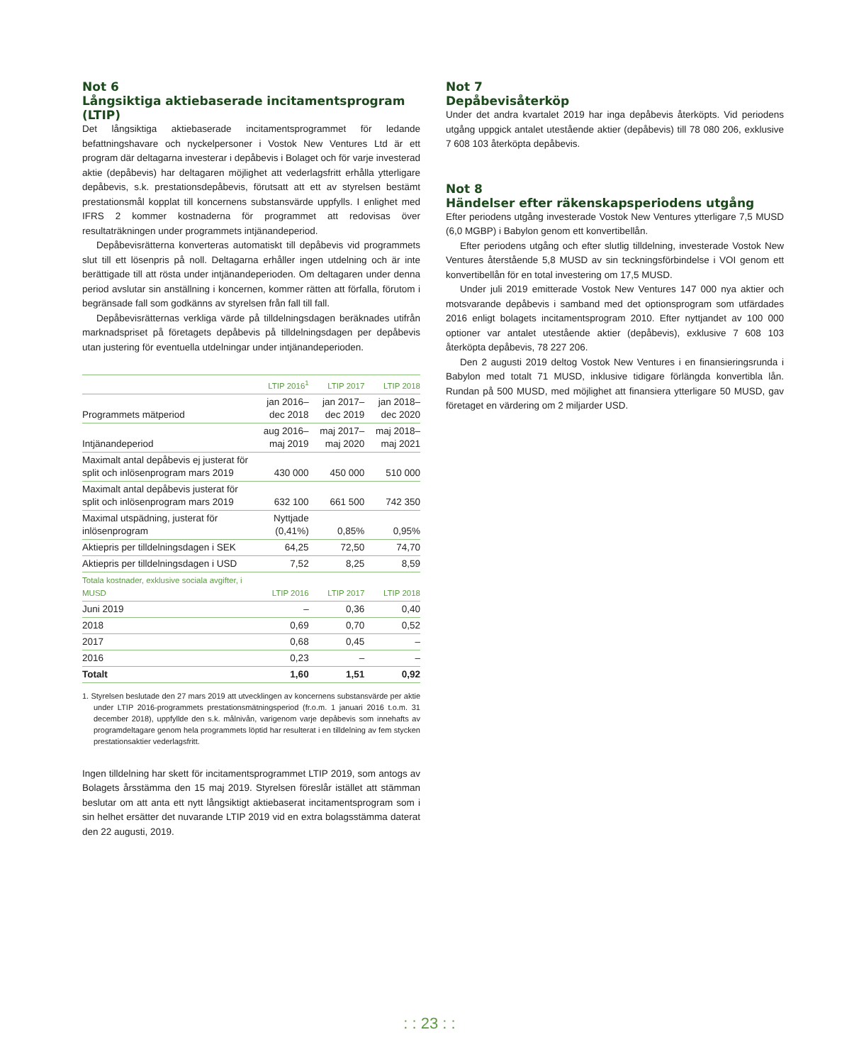Not 6
Långsiktiga aktiebaserade incitamentsprogram (LTIP)
Det långsiktiga aktiebaserade incitamentsprogrammet för ledande befattningshavare och nyckelpersoner i Vostok New Ventures Ltd är ett program där deltagarna investerar i depåbevis i Bolaget och för varje investerad aktie (depåbevis) har deltagaren möjlighet att vederlagsfritt erhålla ytterligare depåbevis, s.k. prestationsdepåbevis, förutsatt att ett av styrelsen bestämt prestationsmål kopplat till koncernens substansvärde uppfylls. I enlighet med IFRS 2 kommer kostnaderna för programmet att redovisas över resultaträkningen under programmets intjänandeperiod.
Depåbevisrätterna konverteras automatiskt till depåbevis vid programmets slut till ett lösenpris på noll. Deltagarna erhåller ingen utdelning och är inte berättigade till att rösta under intjänandeperioden. Om deltagaren under denna period avslutar sin anställning i koncernen, kommer rätten att förfalla, förutom i begränsade fall som godkänns av styrelsen från fall till fall.
Depåbevisrätternas verkliga värde på tilldelningsdagen beräknades utifrån marknadspriset på företagets depåbevis på tilldelningsdagen per depåbevis utan justering för eventuella utdelningar under intjänandeperioden.
| | LTIP 2016<sup>1</sup> | LTIP 2017 | LTIP 2018 |
| --- | --- | --- | --- |
| Programmets mätperiod | jan 2016– dec 2018 | jan 2017– dec 2019 | jan 2018– dec 2020 |
| Intjänandeperiod | aug 2016– maj 2019 | maj 2017– maj 2020 | maj 2018– maj 2021 |
| Maximalt antal depåbevis ej justerat för split och inlösenprogram mars 2019 | 430 000 | 450 000 | 510 000 |
| Maximalt antal depåbevis justerat för split och inlösenprogram mars 2019 | 632 100 | 661 500 | 742 350 |
| Maximal utspädning, justerat för inlösenprogram | Nyttjade (0,41%) | 0,85% | 0,95% |
| Aktiepris per tilldelningsdagen i SEK | 64,25 | 72,50 | 74,70 |
| Aktiepris per tilldelningsdagen i USD | 7,52 | 8,25 | 8,59 |
| Totala kostnader, exklusive sociala avgifter, i MUSD | LTIP 2016 | LTIP 2017 | LTIP 2018 |
| Juni 2019 | – | 0,36 | 0,40 |
| 2018 | 0,69 | 0,70 | 0,52 |
| 2017 | 0,68 | 0,45 | – |
| 2016 | 0,23 | – | – |
| Totalt | 1,60 | 1,51 | 0,92 |
1. Styrelsen beslutade den 27 mars 2019 att utvecklingen av koncernens substansvärde per aktie under LTIP 2016-programmets prestationsmätningsperiod (fr.o.m. 1 januari 2016 t.o.m. 31 december 2018), uppfyllde den s.k. målnivån, varigenom varje depåbevis som innehafts av programdeltagare genom hela programmets löptid har resulterat i en tilldelning av fem stycken prestationsaktier vederlagsfritt.
Ingen tilldelning har skett för incitamentsprogrammet LTIP 2019, som antogs av Bolagets årsstämma den 15 maj 2019. Styrelsen föreslår istället att stämman beslutar om att anta ett nytt långsiktigt aktiebaserat incitamentsprogram som i sin helhet ersätter det nuvarande LTIP 2019 vid en extra bolagsstämma daterat den 22 augusti, 2019.
Not 7
Depåbevisåterköp
Under det andra kvartalet 2019 har inga depåbevis återköpts. Vid periodens utgång uppgick antalet utestående aktier (depåbevis) till 78 080 206, exklusive 7 608 103 återköpta depåbevis.
Not 8
Händelser efter räkenskapsperiodens utgång
Efter periodens utgång investerade Vostok New Ventures ytterligare 7,5 MUSD (6,0 MGBP) i Babylon genom ett konvertibellån.
Efter periodens utgång och efter slutlig tilldelning, investerade Vostok New Ventures återstående 5,8 MUSD av sin teckningsförbindelse i VOI genom ett konvertibellån för en total investering om 17,5 MUSD.
Under juli 2019 emitterade Vostok New Ventures 147 000 nya aktier och motsvarande depåbevis i samband med det optionsprogram som utfärdades 2016 enligt bolagets incitamentsprogram 2010. Efter nyttjandet av 100 000 optioner var antalet utestående aktier (depåbevis), exklusive 7 608 103 återköpta depåbevis, 78 227 206.
Den 2 augusti 2019 deltog Vostok New Ventures i en finansieringsrunda i Babylon med totalt 71 MUSD, inklusive tidigare förlängda konvertibla lån. Rundan på 500 MUSD, med möjlighet att finansiera ytterligare 50 MUSD, gav företaget en värdering om 2 miljarder USD.
: : 23 : :